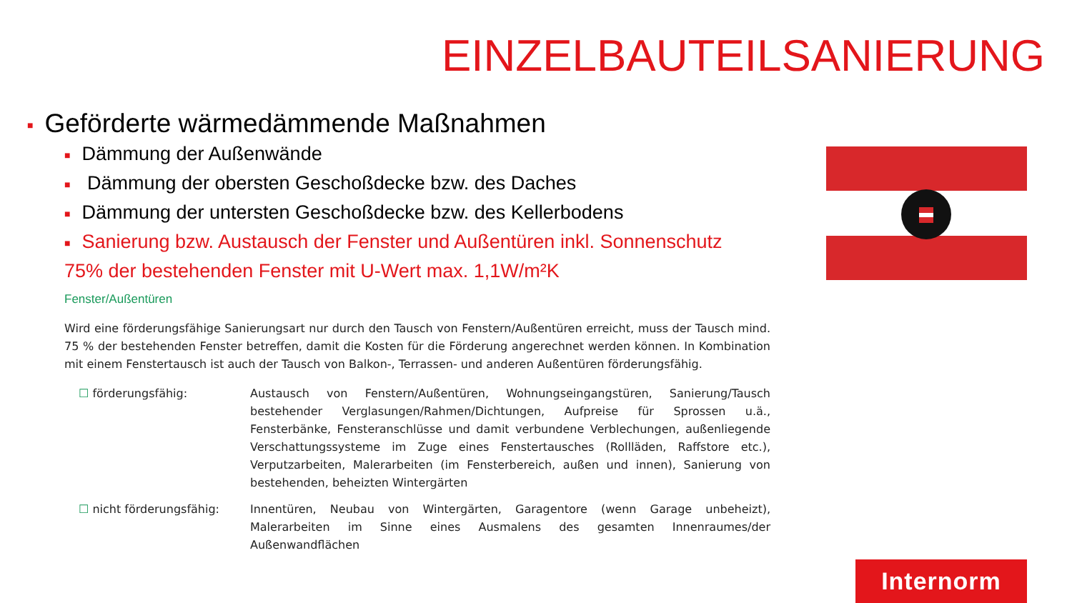EINZELBAUTEILSANIERUNG
■ Geförderte wärmedämmende Maßnahmen
■ Dämmung der Außenwände
■ Dämmung der obersten Geschoßdecke bzw. des Daches
■ Dämmung der untersten Geschoßdecke bzw. des Kellerbodens
■ Sanierung bzw. Austausch der Fenster und Außentüren inkl. Sonnenschutz
75% der bestehenden Fenster mit U-Wert max. 1,1W/m²K
Fenster/Außentüren
Wird eine förderungsfähige Sanierungsart nur durch den Tausch von Fenstern/Außentüren erreicht, muss der Tausch mind. 75 % der bestehenden Fenster betreffen, damit die Kosten für die Förderung angerechnet werden können. In Kombination mit einem Fenstertausch ist auch der Tausch von Balkon-, Terrassen- und anderen Außentüren förderungsfähig.
☐ förderungsfähig: Austausch von Fenstern/Außentüren, Wohnungseingangstüren, Sanierung/Tausch bestehender Verglasungen/Rahmen/Dichtungen, Aufpreise für Sprossen u.ä., Fensterbänke, Fensteranschlüsse und damit verbundene Verblechungen, außenliegende Verschattungssysteme im Zuge eines Fenstertausches (Rollläden, Raffstore etc.), Verputzarbeiten, Malerarbeiten (im Fensterbereich, außen und innen), Sanierung von bestehenden, beheizten Wintergärten
☐ nicht förderungsfähig: Innentüren, Neubau von Wintergärten, Garagentore (wenn Garage unbeheizt), Malerarbeiten im Sinne eines Ausmalens des gesamten Innenraumes/der Außenwandflächen
Internorm